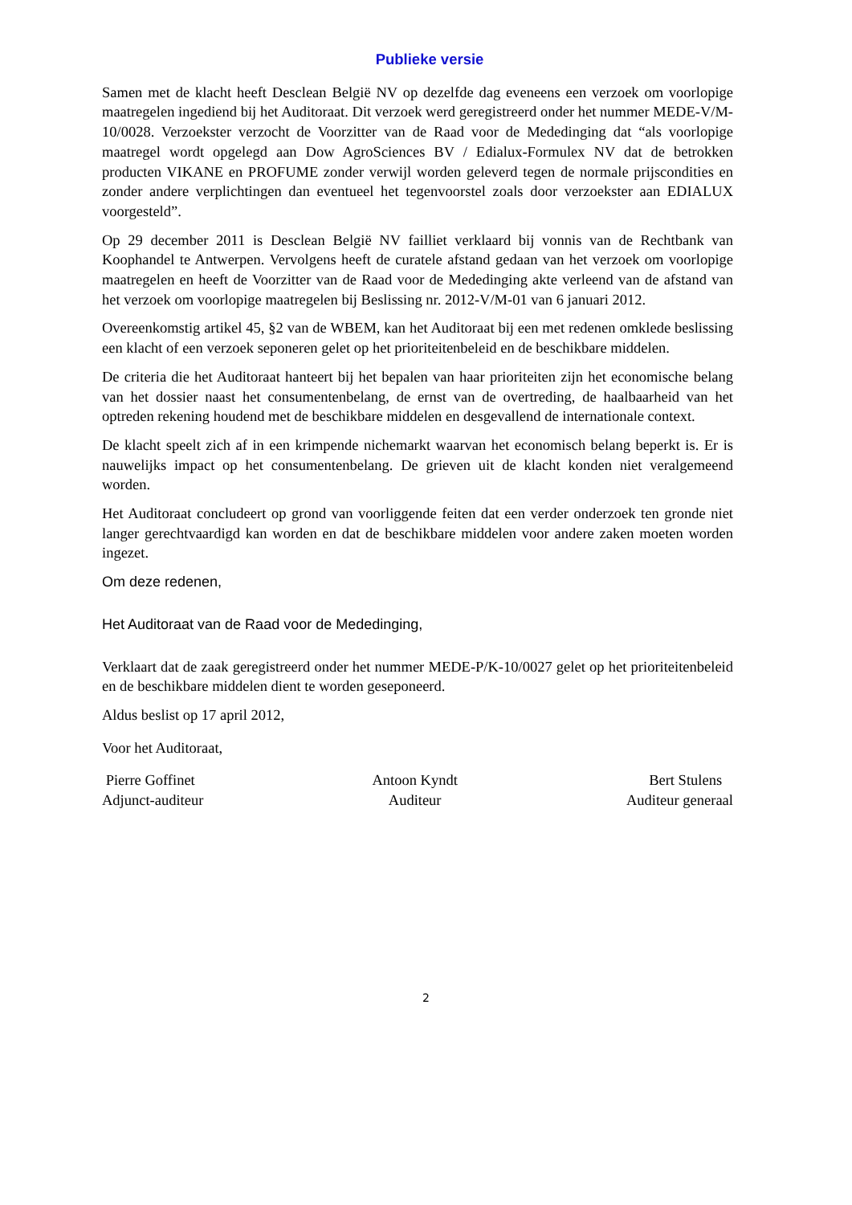Publieke versie
Samen met de klacht heeft Desclean België NV op dezelfde dag eveneens een verzoek om voorlopige maatregelen ingediend bij het Auditoraat. Dit verzoek werd geregistreerd onder het nummer MEDE-V/M-10/0028. Verzoekster verzocht de Voorzitter van de Raad voor de Mededinging dat “als voorlopige maatregel wordt opgelegd aan Dow AgroSciences BV / Edialux-Formulex NV dat de betrokken producten VIKANE en PROFUME zonder verwijl worden geleverd tegen de normale prijscondities en zonder andere verplichtingen dan eventueel het tegenvoorstel zoals door verzoekster aan EDIALUX voorgesteld”.
Op 29 december 2011 is Desclean België NV failliet verklaard bij vonnis van de Rechtbank van Koophandel te Antwerpen. Vervolgens heeft de curatele afstand gedaan van het verzoek om voorlopige maatregelen en heeft de Voorzitter van de Raad voor de Mededinging akte verleend van de afstand van het verzoek om voorlopige maatregelen bij Beslissing nr. 2012-V/M-01 van 6 januari 2012.
Overeenkomstig artikel 45, §2 van de WBEM, kan het Auditoraat bij een met redenen omklede beslissing een klacht of een verzoek seponeren gelet op het prioriteitenbeleid en de beschikbare middelen.
De criteria die het Auditoraat hanteert bij het bepalen van haar prioriteiten zijn het economische belang van het dossier naast het consumentenbelang, de ernst van de overtreding, de haalbaarheid van het optreden rekening houdend met de beschikbare middelen en desgevallend de internationale context.
De klacht speelt zich af in een krimpende nichemarkt waarvan het economisch belang beperkt is. Er is nauwelijks impact op het consumentenbelang. De grieven uit de klacht konden niet veralgemeend worden.
Het Auditoraat concludeert op grond van voorliggende feiten dat een verder onderzoek ten gronde niet langer gerechtvaardigd kan worden en dat de beschikbare middelen voor andere zaken moeten worden ingezet.
Om deze redenen,
Het Auditoraat van de Raad voor de Mededinging,
Verklaart dat de zaak geregistreerd onder het nummer MEDE-P/K-10/0027 gelet op het prioriteitenbeleid en de beschikbare middelen dient te worden geseponeerd.
Aldus beslist op 17 april 2012,
Voor het Auditoraat,
Pierre Goffinet
Adjunct-auditeur
Antoon Kyndt
Auditeur
Bert Stulens
Auditeur generaal
2